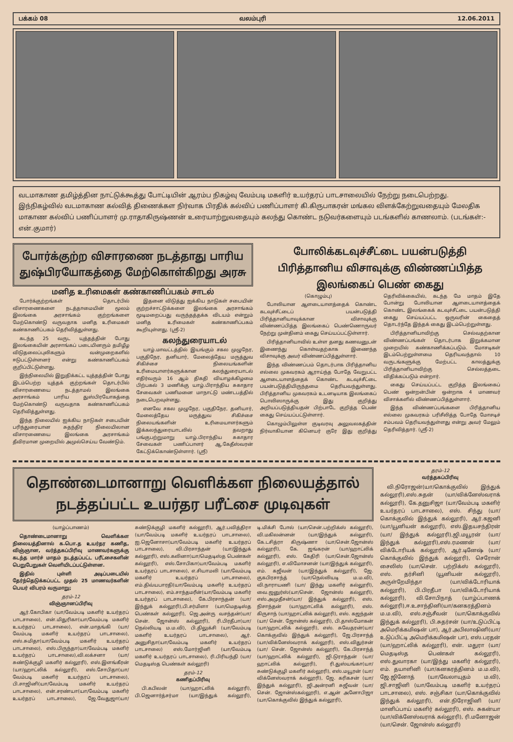பக்கம் 08 வலம்புரி 12.06.2011
வடமாகாண தமிழ்த்தின நாட்டுக்கூத்து போட்டியின் ஆரம்ப நிகழ்வு வேம்படி மகளிர் உயர்தரப் பாடசாலையில் நேற்று நடைபெற்றது. இந்நிகழ்வில் வடமாகாண கல்வித் திணைக்கள நிர்வாக பிரதிக் கல்விப் பணிப்பாளர் கி.கிருபாகரன் மங்கல விளக்கேற்றுவதையும் மேலதிக மாகாண கல்விப் பணிப்பாளர் மு.ராதாகிருஷ்ணன் உரையாற்றுவதையும் கலந்து கொண்ட நடுவர்களையும் படங்களில் காணலாம். (படங்கள்:- என்.குமார்)
போர்க்குற்ற விசாரணை நடத்தாது பாரிய துஷ்பிரயோகத்தை மேற்கொள்கிறது அரசு
மனித உரிமைகள் கண்காணிப்பகம் சாடல்
போர்க்குற்றங்கள் தொடர்பில் விசாரணைகளை நடத்தாமையின் மூலம் இலங்கை அரசாங்கம் குற்றங்களை மேற்கொண்டு வருவதாக மனித உரிமைகள் கண்காணிப்பகம் தெரிவித்துள்ளது.
கடந்த 25 வருட யுத்தத்தின் போது இலங்கையின் அரசாங்கப் படையினரும் தமிழீழ விடுதலைப்புலிகளும் வன்முறைகளில் ஈடுபட்டுள்ளனர் என்று கண்காணிப்பகம் குறிப்பிட்டுள்ளது.
இந்நிலையில் இறுதிக்கட்ட யுத்தத்தின் போது இடம்பெற்ற யுத்தக் குற்றங்கள் தொடர்பில் விசாரணையை நடத்தாமல் இலங்கை அரசாங்கம் பாரிய துஸ்பிரயோகத்தை மேற்கொண்டு வருவதாக கண்காணிப்பகம் தெரிவித்துள்ளது.
இந்த நிலையில் ஐக்கிய நாடுகள் சபையின் பரிந்துரையான சுதந்திர நிலையிலான விசாரணையை இலங்கை அரசாங்கம் தீவிரமான முறையில் அமுல்செய்ய வேண்டும்.
இதனை விடுத்து ஐக்கிய நாடுகள் சபையின் குற்றச்சாட்டுக்களை இலங்கை அரசாங்கம் மூடிமறைப்பது வருந்தத்தக்க விடயம் என்றும் மனித உரிமைகள் கண்காணிப்பகம் கூறியுள்ளது. (ஸ்ரீ-2)
கலந்துரையாடல்
யாழ்.மாவட்டத்தில் இயங்கும் சகல முழுநேர, பகுதிநேர, தனியார், மேலைத்தேய மருத்துவ சிகிச்சை நிலையங்களின் உரிமையாளர்களுக்கான கலந்துரையாடல் எதிர்வரும் 16 ஆம் திகதி வியாழக்கிழமை பிற்பகல் 3 மணிக்கு யாழ்.பிராந்திய சுகாதார சேவைகள் பணிமனை மாநாட்டு மண்டபத்தில் நடைபெறவுள்ளது.
எனவே சகல முழுநேர, பகுதிநேர, தனியார், மேலைத்தேய மருத்துவ சிகிச்சை நிலையங்களின் உரிமையாளர்களும் இக்கலந்துரையாடலில் தவறாது பங்குபற்றுமாறு யாழ்.பிராந்திய சுகாதார சேவைகள் பணிப்பாளர் ஆ.கேதீஸ்வரன் கேட்டுக்கொண்டுள்ளார். (ஸ்ரீ)
போலிக்கடவுச்சீட்டை பயன்படுத்தி பிரித்தானிய விசாவுக்கு விண்ணப்பித்த இலங்கைப் பெண் கைது
(கொழும்பு)
போலியான ஆளடையாளத்தைக் கொண்ட கடவுச்சீட்டைப் பயன்படுத்தி பிரித்தானியாவுக்கான விசாவுக்கு விண்ணப்பித்த இலங்கைப் பெண்ணொருவர் நேற்று முன்தினம் கைது செய்யப்பட்டுள்ளார்.
பிரித்தானியாவில் உள்ள தனது கணவனுடன் இணைந்து கொள்வதற்காக இணைந்த விசாவுக்கு அவர் விண்ணப்பித்துள்ளார்.
இந்த விண்ணப்பம் தொடர்பாக பிரித்தானிய எல்லை முகவரகம் ஆராய்ந்த போதே வேறுபட்ட ஆளடையாளத்தைக் கொண்ட கடவுச்சீட்டை பயன்படுத்தியிருந்தமை தெரியவந்துள்ளது. பிரித்தானிய முகவரகம் உடனடியாக இலங்கைப் பொலிஸாருக்கு இது குறித்து அறியப்படுத்தியதன் பிற்பாடே குறித்த பெண் கைது செய்யப்பட்டுள்ளார்.
கொழும்பிலுள்ள குடிவரவு அலுவலகத்தின் நிர்வாகியான கினெயர் குரே இது குறித்து தெரிவிக்கையில், கடந்த மே மாதம் இதே போன்று போலியான ஆளடையாளத்தைக் கொண்ட இலங்கைக் கடவுச்சீட்டை பயன்படுத்தி கைது செய்யப்பட்ட ஒருவரின் கைதைத் தொடர்ந்தே இந்தக் கைது இடம்பெற்றுள்ளது.
பிரித்தானியாவிற்கு செல்வதற்கான விண்ணப்பங்கள் தொடர்பாக இறுக்கமான முறையில் கண்காணிக்கப்படும். மோசடிகள் இடம்பெற்றுள்ளமை தெரியவந்தால் 10 வருடங்களுக்கு மேற்பட்ட காலத்துக்கு பிரித்தானியாவிற்கு செல்லத்தடை விதிக்கப்படும் என்றார்.
கைது செய்யப்பட்ட குறித்த இலங்கைப் பெண் ஒன்றன்பின் ஒன்றாக 4 மாணவர் விசாக்களில் விண்ணப்பித்துள்ளார்.
இந்த விண்ணப்பங்களை பிரித்தானிய எல்லை முகவரகம் பரிசீலித்த போதே மோசடிச் சம்பவம் தெரியவந்துள்ளது என்று அவர் மேலும் தெரிவித்தார். (ஸ்ரீ-2)
தொண்டைமானாறு வெளிக்கள நிலையத்தால் நடத்தப்பட்ட உயர்தர பரீட்சை முடிவுகள்
(யாழ்ப்பாணம்)
தொண்டைமானாறு வெளிக்கள நிலையத்தினால் க.பொ.த உயர்தர கணித, விஞ்ஞான, வர்த்தகப்பிரிவு மாணவர்களுக்கு கடந்த மார்ச் மாதம் நடத்தப்பட்ட பரீட்சைகளின் பெறுபேறுகள் வெளியிடப்பட்டுள்ளன.
இதில் புள்ளி அடிப்படையில் தேர்ந்தெடுக்கப்பட்ட முதல் 25 மாணவர்களின் பெயர் விபரம் வருமாறு;
தரம்-12
விஞ்ஞானப்பிரிவு
ஆர்.கோபிகா (யா/வேம்படி மகளிர் உயர்தரப் பாடசாலை), என்.மிதுரிகா(யா/வேம்படி மகளிர் உயர்தரப் பாடசாலை), என்.மாதங்கி (யா/வேம்படி மகளிர் உயர்தரப் பாடசாலை), எஸ்.சுமிதா(யா/வேம்படி மகளிர் உயர்தரப் பாடசாலை), எஸ்.பிருந்தா(யா/வேம்படி மகளிர் உயர்தரப் பாடசாலை),வி.லக்சனா (யா/சுண்டுக்குழி மகளிர் கல்லூரி), எஸ்.இளங்கீரன் (யா/ஹாட்லிக் கல்லூரி), எஸ்.சோபிதா(யா/வேம்படி மகளிர் உயர்தரப் பாடசாலை), பி.சாஜினி(யா/வேம்படி மகளிர் உயர்தரப் பாடசாலை), என்.சரண்யா(யா/வேம்படி மகளிர் உயர்தரப் பாடசாலை), ஜே.வேதுஜா(யா/சுண்டுக்குழி மகளிர் கல்லூரி), ஆர்.பவித்திரா (யா/வேம்படி மகளிர் உயர்தரப் பாடசாலை), ஐ.ஜெனோசா(யா/வேம்படி மகளிர் உயர்தரப் பாடசாலை), வி.பிரசாந்தன் (யா/இந்துக் கல்லூரி), எஸ்.கலினா(யா/மெதடிஸ்த பெண்கள் கல்லூரி), எஸ்.சோபிகா(யா/வேம்படி மகளிர் உயர்தரப் பாடசாலை), எ.சியாமலி (யா/வேம்படி மகளிர் உயர்தரப் பாடசாலை), எம்.திவ்யபாரதி(யா/வேம்படி மகளிர் உயர்தரப் பாடசாலை), எம்.சாந்தமரீன்(யா/வேம்படி மகளிர் உயர்தரப் பாடசாலை), கே.பிரசாந்தன் (யா/இந்துக் கல்லூரி),பி.சர்மிளா (யா/மெதடிஸ்த பெண்கள் கல்லூரி), ஜெ.அன்ரு வசந்தன்(யா/சென். ஜோன்ஸ் கல்லூரி), ரி.பிரதீபா(யா/நெல்லியடி ம.ம.வி), பி.திலுக்சி (யா/வேம்படி மகளிர் உயர்தரப் பாடசாலை), ஆர். அனுசிதா(யா/வேம்படி மகளிர் உயர்தரப் பாடசாலை) எஸ்.மோர்ஜினி (யா/வேம்படி மகளிர் உயர்தரப் பாடசாலை), ரி.பிரியந்தி (யா/ மெதடிஸ்த பெண்கள் கல்லூரி)
தரம்-12
கணிதப்பிரிவு
பி.கபிலன் (யா/ஹாட்லிக் கல்லூரி), பி.ஜெனார்த்சர்மா (யா/இந்துக் கல்லூரி), டி.மிக்சி போல் (யா/சென்.பற்றிக்ஸ் கல்லூரி), வி.மகிலன்னன் (யா/இந்துக் கல்லூரி), கே.டசித்ரா கிருஷ்ணா (யா/சென்.ஜோன்ஸ் கல்லூரி), கே. ஜங்கரன் (யா/ஹாட்லிக் கல்லூரி), எஸ். கேதிரி (யா/சென்.ஜோன்ஸ் கல்லூரி), எ.விமோசனன் (யா/இந்துக் கல்லூரி), எம். கஜீவன் (யா/இந்துக் கல்லூரி), ஜே. குகபிரசாந்த் (யா/நெல்லியடி ம.ம.வி), வி.நாராயணி (யா/ இந்து மகளிர் கல்லூரி), வை.ஜனுர்ஸ்(யா/சென். ஜோன்ஸ் கல்லூரி), எஸ்.அமுதீசன்(யா/ இந்துக் கல்லூரி), எஸ். நிசாந்தன் (யா/ஹாட்லிக் கல்லூரி), எஸ். கிருசாந் (யா/ஹாட்லிக் கல்லூரி), எஸ். கஜந்தன் (யா/ சென். ஜோன்ஸ் கல்லூரி), பி.தாஸ்மோகன் (யா/ஹாட்லிக் கல்லூரி), எஸ். சுவேதரன்(யா/கொக்குவில் இந்துக் கல்லூரி), ஜே.பிரசாந்த் (யா/விக்னேஸ்வராக் கல்லூரி), எஸ்.விதுர்சன் (யா/ சென். ஜோன்ஸ் கல்லூரி), கே.பிரசாந்த் (யா/ஹாட்லிக் கல்லூரி), ஜி.டுராந்தன் (யா/ஹாட்லிக் கல்லூரி), ரி.துஸ்யங்கா(யா/சுண்டுக்குழி மகளிர் கல்லூரி), எஸ்.மயூரன் (யா/விக்னேஸ்வராக் கல்லூரி), ஜே. கரிகசன் (யா/இந்துக் கல்லூரி), ஜி.அன்ரனி சுஜீவன் (யா/சென். ஜோன்ஸ்கல்லூரி), எ.ஆன் அனோபிஜா (யா/கொக்குவில் இந்துக் கல்லூரி),
தரம்-12
வர்த்தகப்பிரிவு
வி.நிரோஜன்(யா/கொக்குவில் இந்துக் கல்லூரி),எஸ்.சுதன் (யா/விக்னேஸ்வராக் கல்லூரி), கே.தனுசிஜா (யா/வேம்படி மகளிர் உயர்தரப் பாடசாலை), எஸ். சிந்து (யா/கொக்குவில் இந்துக் கல்லூரி), ஆர்.கஜனி (யா/யூனியன் கல்லூரி), எஸ்.இதயசந்திரன் (யா/ இந்துக் கல்லூரி),ஜி.மயூரன் (யா/ இந்துக் கல்லூரி),எஸ்.ரமணன் (யா/விக்டோரியக் கல்லூரி), ஆர்.டினேஷ் (யா/கொக்குவில் இந்துக் கல்லூரி), செரோன் சைலிஸ் (யா/சென். பற்றிக்ஸ் கல்லூரி), எஸ். தர்சினி (யூனியன் கல்லூரி), அருள்றேமிந்தா (யா/விக்டோரியாக் கல்லூரி), பி.பிரதீபா (யா/விக்டோரியாக் கல்லூரி), வி.சோபிநாத் (யாழ்ப்பாணக் கல்லூரி),ஈ.உசாந்தினி(யா/கனகரத்தினம் ம.ம.வி), எஸ்.சஞ்சீவன் (யா/கொக்குவில் இந்துக் கல்லூரி), பி.சுதர்சன் (யா/உடுப்பிட்டி அமெரிக்கமிஷன் பா), ஆர்.அபிலாஷினி(யா/உடுப்பிட்டி அமெரிக்கமிஷன் பா), எஸ்.பரதன் (யா/ஹாட்லிக் கல்லூரி), என். மதுரா (யா/மெதடிஸ்த பெண்கள் கல்லூரி), எஸ்.துவாரகா (யா/இந்து மகளிர் கல்லூரி), எம். தயாளினி (யா/கனகரத்தினம் ம.ம.வி), ஜே.ஜினோத் (யா/வேலாயுதம் ம.வி), ஜி.சாஜினி (யா/வேம்படி மகளிர் உயர்தரப் பாடசாலை), எஸ். சஞ்சிகா (யா/கொக்குவில் இந்துக் கல்லூரி), என்.நிரோஜினி (யா/மானிப்பாய் மகளிர் கல்லூரி), எஸ். சுகன்யா (யா/விக்னேஸ்வராக் கல்லூரி), ரி.மனோஜன் (யா/சென். ஜோன்ஸ் கல்லூரி)